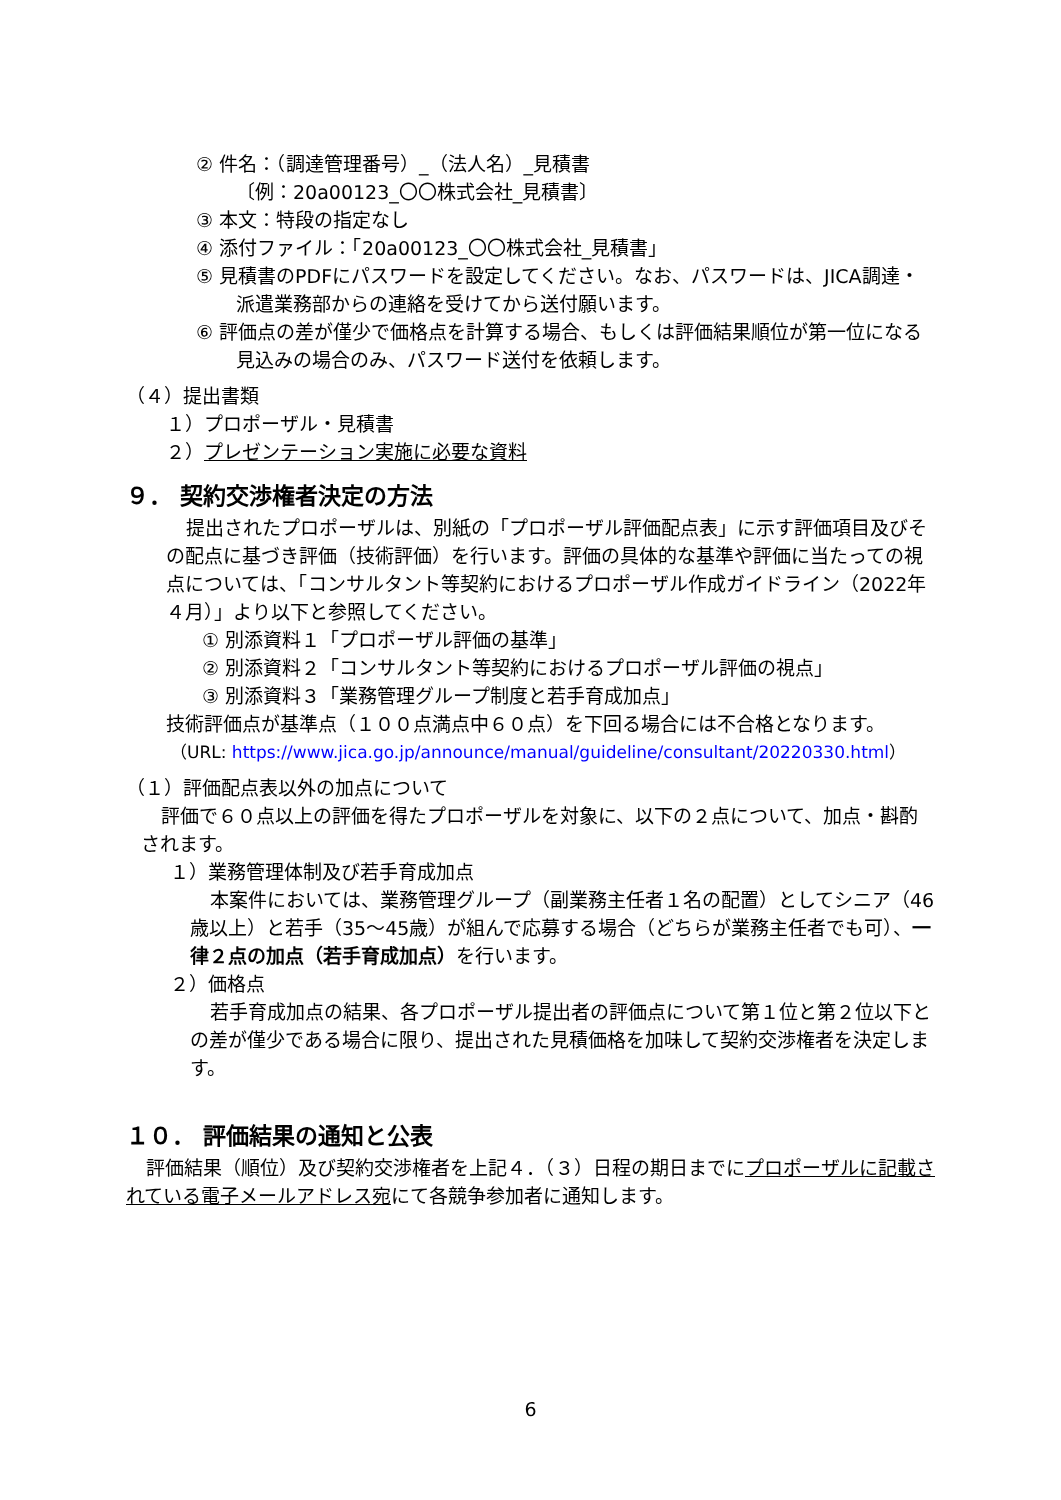② 件名：（調達管理番号）_（法人名）_見積書
〔例：20a00123_〇〇株式会社_見積書〕
③ 本文：特段の指定なし
④ 添付ファイル：「20a00123_〇〇株式会社_見積書」
⑤ 見積書のPDFにパスワードを設定してください。なお、パスワードは、JICA調達・派遣業務部からの連絡を受けてから送付願います。
⑥ 評価点の差が僅少で価格点を計算する場合、もしくは評価結果順位が第一位になる見込みの場合のみ、パスワード送付を依頼します。
（４）提出書類
１）プロポーザル・見積書
２）プレゼンテーション実施に必要な資料
９． 契約交渉権者決定の方法
提出されたプロポーザルは、別紙の「プロポーザル評価配点表」に示す評価項目及びその配点に基づき評価（技術評価）を行います。評価の具体的な基準や評価に当たっての視点については、「コンサルタント等契約におけるプロポーザル作成ガイドライン（2022年４月）」より以下と参照してください。
① 別添資料１「プロポーザル評価の基準」
② 別添資料２「コンサルタント等契約におけるプロポーザル評価の視点」
③ 別添資料３「業務管理グループ制度と若手育成加点」
技術評価点が基準点（１００点満点中６０点）を下回る場合には不合格となります。
（URL: https://www.jica.go.jp/announce/manual/guideline/consultant/20220330.html）
（１）評価配点表以外の加点について
評価で６０点以上の評価を得たプロポーザルを対象に、以下の２点について、加点・斟酌されます。
１）業務管理体制及び若手育成加点
本案件においては、業務管理グループ（副業務主任者１名の配置）としてシニア（46歳以上）と若手（35～45歳）が組んで応募する場合（どちらが業務主任者でも可）、一律２点の加点（若手育成加点）を行います。
２）価格点
若手育成加点の結果、各プロポーザル提出者の評価点について第１位と第２位以下との差が僅少である場合に限り、提出された見積価格を加味して契約交渉権者を決定します。
１０． 評価結果の通知と公表
評価結果（順位）及び契約交渉権者を上記４．（３）日程の期日までにプロポーザルに記載されている電子メールアドレス宛にて各競争参加者に通知します。
6